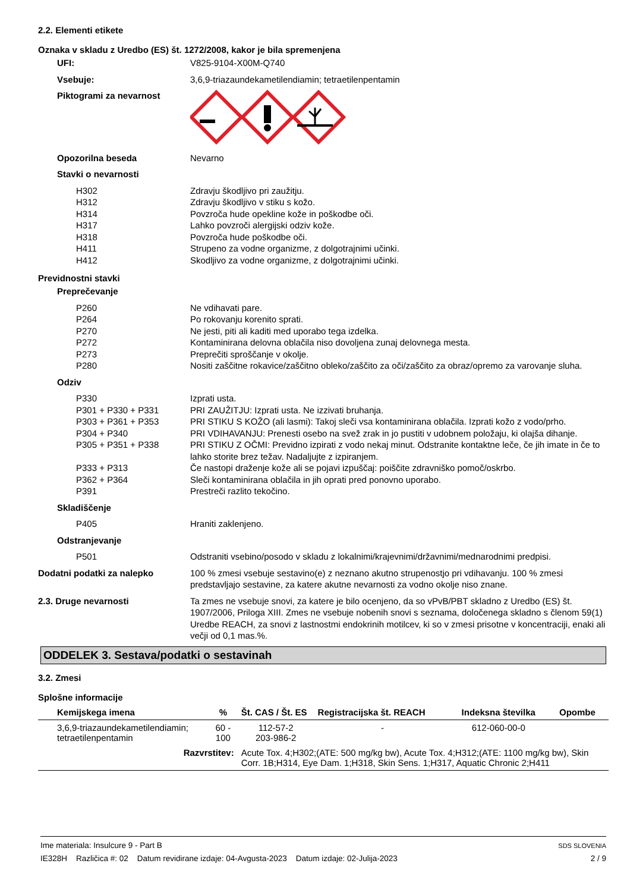2.2. Elementi etikete
Oznaka v skladu z Uredbo (ES) št. 1272/2008, kakor je bila spremenjena
UFI: V825-9104-X00M-Q740
Vsebuje: 3,6,9-triazaundekametilendiamin; tetraetilenpentamin
Piktogrami za nevarnost
Opozorilna beseda Nevarno
Stavki o nevarnosti
H302 Zdravju škodljivo pri zaužitju.
H312 Zdravju škodljivo v stiku s kožo.
H314 Povzroča hude opekline kože in poškodbe oči.
H317 Lahko povzroči alergijski odziv kože.
H318 Povzroča hude poškodbe oči.
H411 Strupeno za vodne organizme, z dolgotrajnimi učinki.
H412 Skodljivo za vodne organizme, z dolgotrajnimi učinki.
Previdnostni stavki
Preprečevanje
P260 Ne vdihavati pare.
P264 Po rokovanju korenito sprati.
P270 Ne jesti, piti ali kaditi med uporabo tega izdelka.
P272 Kontaminirana delovna oblačila niso dovoljena zunaj delovnega mesta.
P273 Preprečiti sproščanje v okolje.
P280 Nositi zaščitne rokavice/zaščitno obleko/zaščito za oči/zaščito za obraz/opremo za varovanje sluha.
Odziv
P330 Izprati usta.
P301 + P330 + P331 PRI ZAUŽITJU: Izprati usta. Ne izzivati bruhanja.
P303 + P361 + P353 PRI STIKU S KOŽO (ali lasmi): Takoj sleči vsa kontaminirana oblačila. Izprati kožo z vodo/prho.
P304 + P340 PRI VDIHAVANJU: Prenesti osebo na svež zrak in jo pustiti v udobnem položaju, ki olajša dihanje.
P305 + P351 + P338 PRI STIKU Z OČMI: Previdno izpirati z vodo nekaj minut. Odstranite kontaktne leče, če jih imate in če to lahko storite brez težav. Nadaljujte z izpiranjem.
P333 + P313 Če nastopi draženje kože ali se pojavi izpuščaj: poiščite zdravniško pomoč/oskrbo.
P362 + P364 Sleči kontaminirana oblačila in jih oprati pred ponovno uporabo.
P391 Prestreči razlito tekočino.
Skladiščenje
P405 Hraniti zaklenjeno.
Odstranjevanje
P501 Odstraniti vsebino/posodo v skladu z lokalnimi/krajevnimi/državnimi/mednarodnimi predpisi.
Dodatni podatki za nalepko 100 % zmesi vsebuje sestavino(e) z neznano akutno strupenostjo pri vdihavanju. 100 % zmesi predstavljajo sestavine, za katere akutne nevarnosti za vodno okolje niso znane.
2.3. Druge nevarnosti Ta zmes ne vsebuje snovi, za katere je bilo ocenjeno, da so vPvB/PBT skladno z Uredbo (ES) št. 1907/2006, Priloga XIII. Zmes ne vsebuje nobenih snovi s seznama, določenega skladno s členom 59(1) Uredbe REACH, za snovi z lastnostmi endokrinih motilcev, ki so v zmesi prisotne v koncentraciji, enaki ali večji od 0,1 mas.%.
ODDELEK 3. Sestava/podatki o sestavinah
3.2. Zmesi
Splošne informacije
| Kemijskega imena | % | Št. CAS / Št. ES | Registracijska št. REACH | Indeksna številka | Opombe |
| --- | --- | --- | --- | --- | --- |
| 3,6,9-triazaundekametilendiamin; tetraetilenpentamin | 60 - 100 | 112-57-2 203-986-2 | - | 612-060-00-0 | |
| Razvrstitev: | | Acute Tox. 4;H302;(ATE: 500 mg/kg bw), Acute Tox. 4;H312;(ATE: 1100 mg/kg bw), Skin Corr. 1B;H314, Eye Dam. 1;H318, Skin Sens. 1;H317, Aquatic Chronic 2;H411 | | | |
Ime materiala: Insulcure 9 - Part B
IE328H Različica #: 02 Datum revidirane izdaje: 04-Avgusta-2023 Datum izdaje: 02-Julija-2023
SDS SLOVENIA
2 / 9